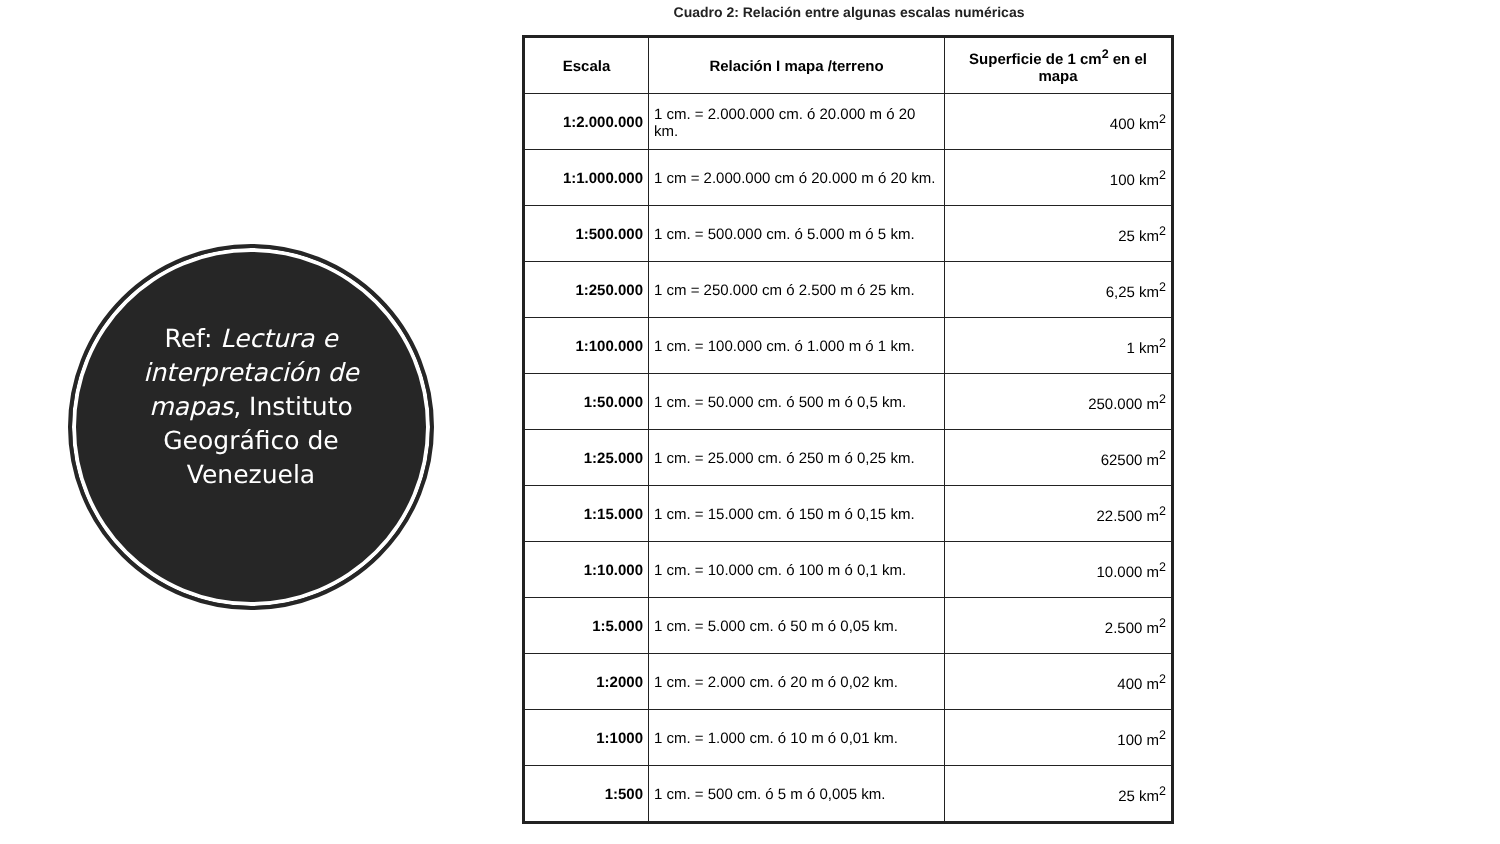Ref: Lectura e interpretación de mapas, Instituto Geográfico de Venezuela
Cuadro 2: Relación entre algunas escalas numéricas
| Escala | Relación I mapa /terreno | Superficie de 1 cm<sup>2</sup> en el mapa |
| --- | --- | --- |
| 1:2.000.000 | 1 cm. = 2.000.000 cm. ó 20.000 m ó 20 km. | 400 km<sup>2</sup> |
| 1:1.000.000 | 1 cm = 2.000.000 cm ó 20.000 m ó 20 km. | 100 km<sup>2</sup> |
| 1:500.000 | 1 cm. = 500.000 cm. ó 5.000 m ó 5 km. | 25 km<sup>2</sup> |
| 1:250.000 | 1 cm = 250.000 cm ó 2.500 m ó 25 km. | 6,25 km<sup>2</sup> |
| 1:100.000 | 1 cm. = 100.000 cm. ó 1.000 m ó 1 km. | 1 km<sup>2</sup> |
| 1:50.000 | 1 cm. = 50.000 cm. ó 500 m ó 0,5 km. | 250.000 m<sup>2</sup> |
| 1:25.000 | 1 cm. = 25.000 cm. ó 250 m ó 0,25 km. | 62500 m<sup>2</sup> |
| 1:15.000 | 1 cm. = 15.000 cm. ó 150 m ó 0,15 km. | 22.500 m<sup>2</sup> |
| 1:10.000 | 1 cm. = 10.000 cm. ó 100 m ó 0,1 km. | 10.000 m<sup>2</sup> |
| 1:5.000 | 1 cm. = 5.000 cm. ó 50 m ó 0,05 km. | 2.500 m<sup>2</sup> |
| 1:2000 | 1 cm. = 2.000 cm. ó 20 m ó 0,02 km. | 400 m<sup>2</sup> |
| 1:1000 | 1 cm. = 1.000 cm. ó 10 m ó 0,01 km. | 100 m<sup>2</sup> |
| 1:500 | 1 cm. = 500 cm. ó 5 m ó 0,005 km. | 25 km<sup>2</sup> |